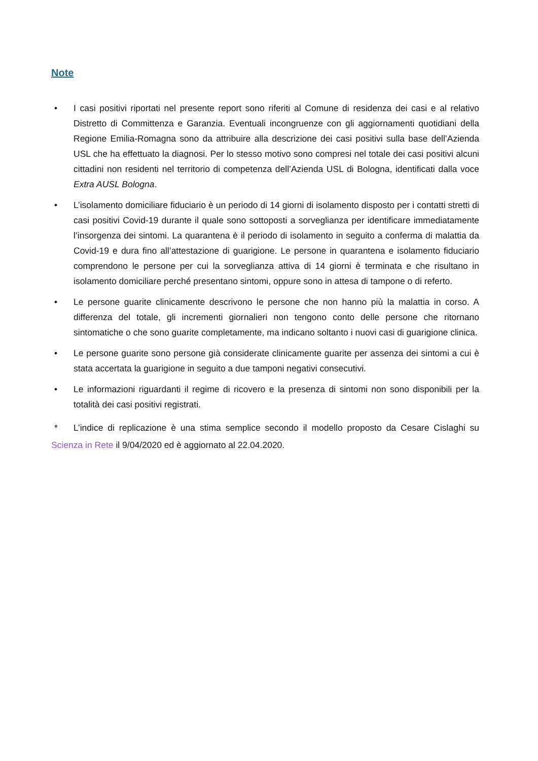Note
• I casi positivi riportati nel presente report sono riferiti al Comune di residenza dei casi e al relativo Distretto di Committenza e Garanzia. Eventuali incongruenze con gli aggiornamenti quotidiani della Regione Emilia-Romagna sono da attribuire alla descrizione dei casi positivi sulla base dell’Azienda USL che ha effettuato la diagnosi. Per lo stesso motivo sono compresi nel totale dei casi positivi alcuni cittadini non residenti nel territorio di competenza dell’Azienda USL di Bologna, identificati dalla voce Extra AUSL Bologna.
• L’isolamento domiciliare fiduciario è un periodo di 14 giorni di isolamento disposto per i contatti stretti di casi positivi Covid-19 durante il quale sono sottoposti a sorveglianza per identificare immediatamente l’insorgenza dei sintomi. La quarantena è il periodo di isolamento in seguito a conferma di malattia da Covid-19 e dura fino all’attestazione di guarigione. Le persone in quarantena e isolamento fiduciario comprendono le persone per cui la sorveglianza attiva di 14 giorni è terminata e che risultano in isolamento domiciliare perché presentano sintomi, oppure sono in attesa di tampone o di referto.
• Le persone guarite clinicamente descrivono le persone che non hanno più la malattia in corso. A differenza del totale, gli incrementi giornalieri non tengono conto delle persone che ritornano sintomatiche o che sono guarite completamente, ma indicano soltanto i nuovi casi di guarigione clinica.
• Le persone guarite sono persone già considerate clinicamente guarite per assenza dei sintomi a cui è stata accertata la guarigione in seguito a due tamponi negativi consecutivi.
• Le informazioni riguardanti il regime di ricovero e la presenza di sintomi non sono disponibili per la totalità dei casi positivi registrati.
* L’indice di replicazione è una stima semplice secondo il modello proposto da Cesare Cislaghi su Scienza in Rete il 9/04/2020 ed è aggiornato al 22.04.2020.